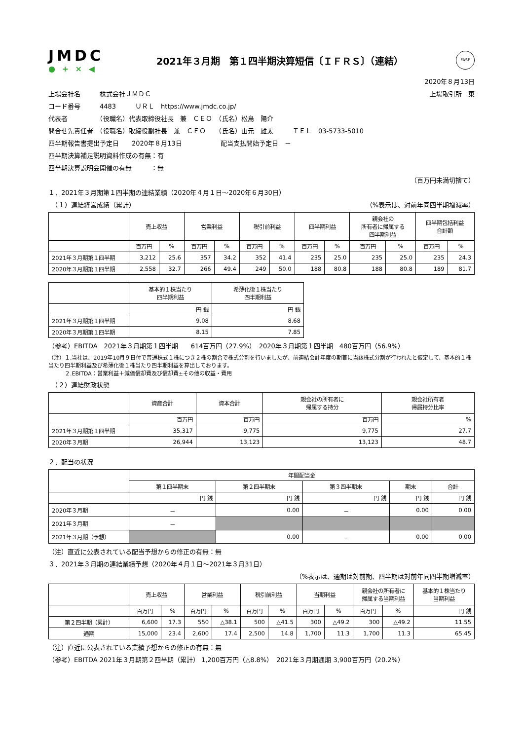JMDC
● + × ◀
2021年３月期　第１四半期決算短信〔ＩＦＲＳ〕（連結）
FASF
2020年８月13日
上場会社名　　　株式会社ＪＭＤＣ 上場取引所　東
コード番号　　　4483　　　ＵＲＬ　https://www.jmdc.co.jp/
代表者　　　　　（役職名）代表取締役社長　兼　ＣＥＯ　（氏名）松島　陽介
問合せ先責任者　（役職名）取締役副社長　兼　ＣＦＯ　　（氏名）山元　雄太　　　ＴＥＬ　03-5733-5010
四半期報告書提出予定日　　2020年８月13日　　　　　　配当支払開始予定日　－
四半期決算補足説明資料作成の有無：有
四半期決算説明会開催の有無　　　：無
（百万円未満切捨て）
１．2021年３月期第１四半期の連結業績（2020年４月１日～2020年６月30日）
　（１）連結経営成績（累計） （%表示は、対前年同四半期増減率）
| | 売上収益 | | 営業利益 | | 税引前利益 | | 四半期利益 | | 親会社の 所有者に帰属する 四半期利益 | | 四半期包括利益 合計額 | |
| | 百万円 | % | 百万円 | % | 百万円 | % | 百万円 | % | 百万円 | % | 百万円 | % |
| 2021年３月期第１四半期 | 3,212 | 25.6 | 357 | 34.2 | 352 | 41.4 | 235 | 25.0 | 235 | 25.0 | 235 | 24.3 |
| 2020年３月期第１四半期 | 2,558 | 32.7 | 266 | 49.4 | 249 | 50.0 | 188 | 80.8 | 188 | 80.8 | 189 | 81.7 |
| | 基本的１株当たり 四半期利益 | 希薄化後１株当たり 四半期利益 |
| | 円 銭 | 円 銭 |
| 2021年３月期第１四半期 | 9.08 | 8.68 |
| 2020年３月期第１四半期 | 8.15 | 7.85 |
（参考）EBITDA　2021年３月期第１四半期　　614百万円（27.9%）　2020年３月期第１四半期　480百万円（56.9%）
（注）１.当社は、2019年10月９日付で普通株式１株につき２株の割合で株式分割を行いましたが、前連結会計年度の期首に当該株式分割が行われたと仮定して、基本的１株当たり四半期利益及び希薄化後１株当たり四半期利益を算出しております。
　　　２.EBITDA：営業利益＋減価償却費及び償却費±その他の収益・費用
　（２）連結財政状態
| | 資産合計 | 資本合計 | 親会社の所有者に 帰属する持分 | 親会社所有者 帰属持分比率 |
| | 百万円 | 百万円 | 百万円 | % |
| 2021年３月期第１四半期 | 35,317 | 9,775 | 9,775 | 27.7 |
| 2020年３月期 | 26,944 | 13,123 | 13,123 | 48.7 |
２．配当の状況
| | 年間配当金 | | | | |
| | 第１四半期末 | 第２四半期末 | 第３四半期末 | 期末 | 合計 |
| | 円 銭 | 円 銭 | 円 銭 | 円 銭 | 円 銭 |
| 2020年３月期 | － | 0.00 | － | 0.00 | 0.00 |
| 2021年３月期 | － | | | | |
| 2021年３月期（予想） | | 0.00 | － | 0.00 | 0.00 |
（注）直近に公表されている配当予想からの修正の有無：無
３．2021年３月期の連結業績予想（2020年４月１日～2021年３月31日）
（%表示は、通期は対前期、四半期は対前年同四半期増減率）
| | 売上収益 | | 営業利益 | | 税引前利益 | | 当期利益 | | 親会社の所有者に 帰属する当期利益 | | 基本的１株当たり 当期利益 |
| | 百万円 | % | 百万円 | % | 百万円 | % | 百万円 | % | 百万円 | % | 円 銭 |
| 第２四半期（累計） | 6,600 | 17.3 | 550 | △38.1 | 500 | △41.5 | 300 | △49.2 | 300 | △49.2 | 11.55 |
| 通期 | 15,000 | 23.4 | 2,600 | 17.4 | 2,500 | 14.8 | 1,700 | 11.3 | 1,700 | 11.3 | 65.45 |
（注）直近に公表されている業績予想からの修正の有無：無
（参考）EBITDA 2021年３月期第２四半期（累計） 1,200百万円（△8.8%）　2021年３月期通期 3,900百万円（20.2%）